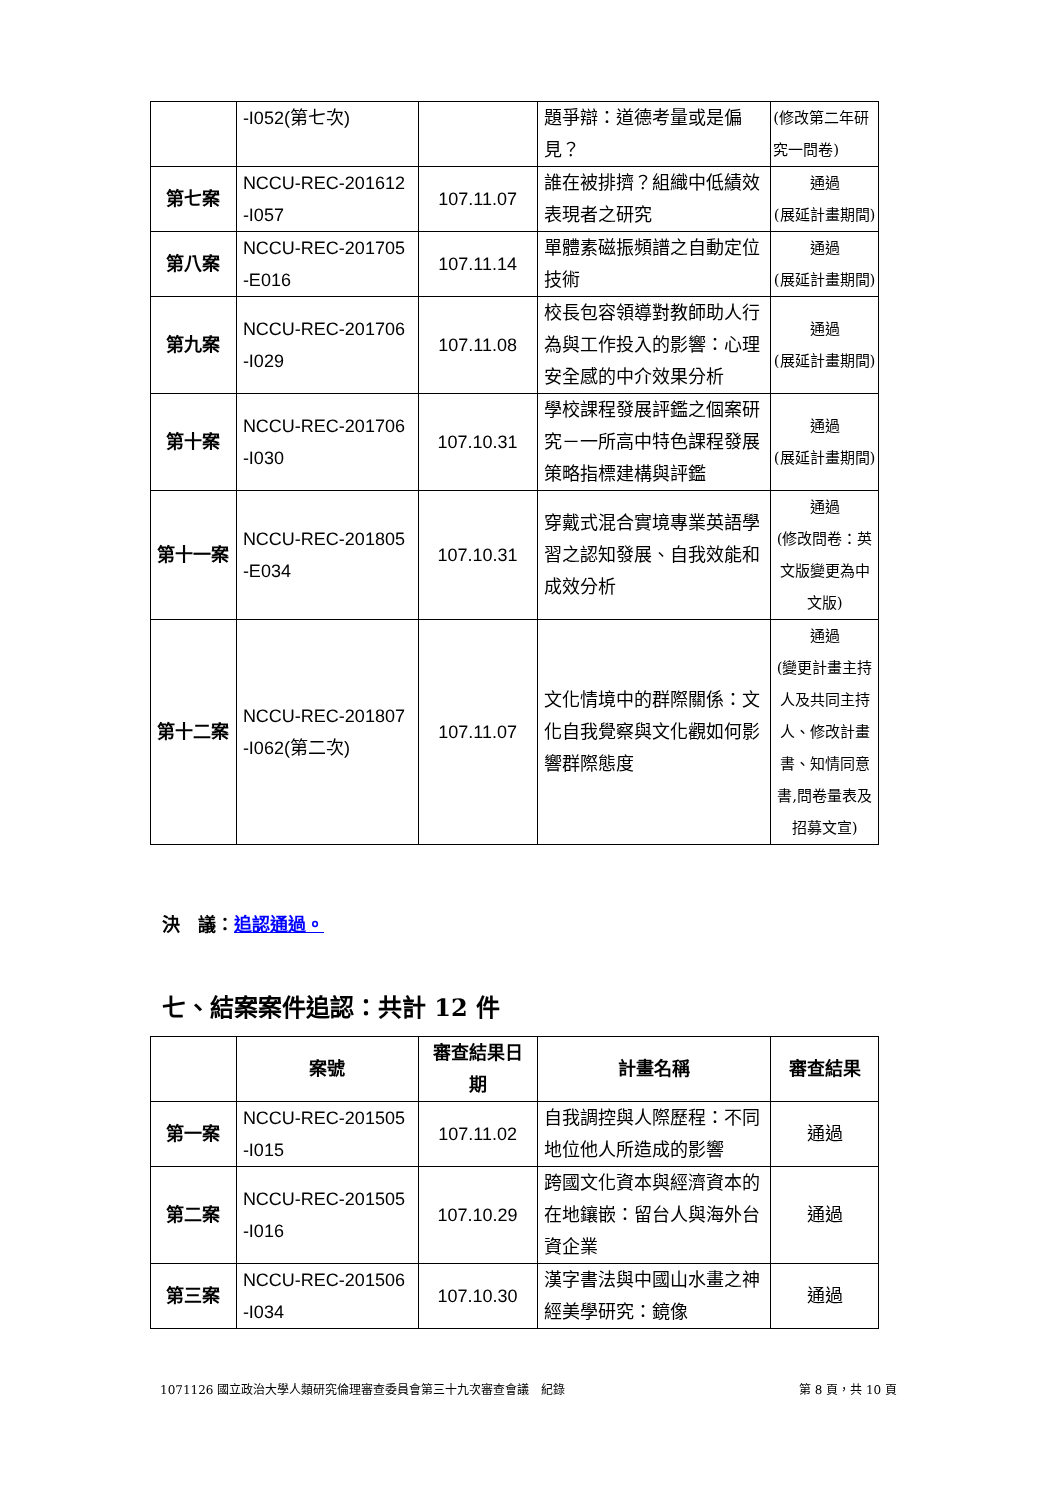| | -I052(第七次) | | 題爭辯：道德考量或是偏見？ | (修改第二年研究一問卷) |
| 第七案 | NCCU-REC-201612 -I057 | 107.11.07 | 誰在被排擠？組織中低績效表現者之研究 | 通過 (展延計畫期間) |
| 第八案 | NCCU-REC-201705 -E016 | 107.11.14 | 單體素磁振頻譜之自動定位技術 | 通過 (展延計畫期間) |
| 第九案 | NCCU-REC-201706 -I029 | 107.11.08 | 校長包容領導對教師助人行為與工作投入的影響：心理安全感的中介效果分析 | 通過 (展延計畫期間) |
| 第十案 | NCCU-REC-201706 -I030 | 107.10.31 | 學校課程發展評鑑之個案研究－一所高中特色課程發展策略指標建構與評鑑 | 通過 (展延計畫期間) |
| 第十一案 | NCCU-REC-201805 -E034 | 107.10.31 | 穿戴式混合實境專業英語學習之認知發展、自我效能和成效分析 | 通過 (修改問卷：英文版變更為中文版) |
| 第十二案 | NCCU-REC-201807 -I062(第二次) | 107.11.07 | 文化情境中的群際關係：文化自我覺察與文化觀如何影響群際態度 | 通過 (變更計畫主持人及共同主持人、修改計畫書、知情同意書,問卷量表及招募文宣) |
決　議：追認通過。
七、結案案件追認：共計 12 件
| | 案號 | 審查結果日期 | 計畫名稱 | 審查結果 |
| 第一案 | NCCU-REC-201505 -I015 | 107.11.02 | 自我調控與人際歷程：不同地位他人所造成的影響 | 通過 |
| 第二案 | NCCU-REC-201505 -I016 | 107.10.29 | 跨國文化資本與經濟資本的在地鑲嵌：留台人與海外台資企業 | 通過 |
| 第三案 | NCCU-REC-201506 -I034 | 107.10.30 | 漢字書法與中國山水畫之神經美學研究：鏡像 | 通過 |
1071126 國立政治大學人類研究倫理審查委員會第三十九次審查會議　紀錄 第 8 頁，共 10 頁